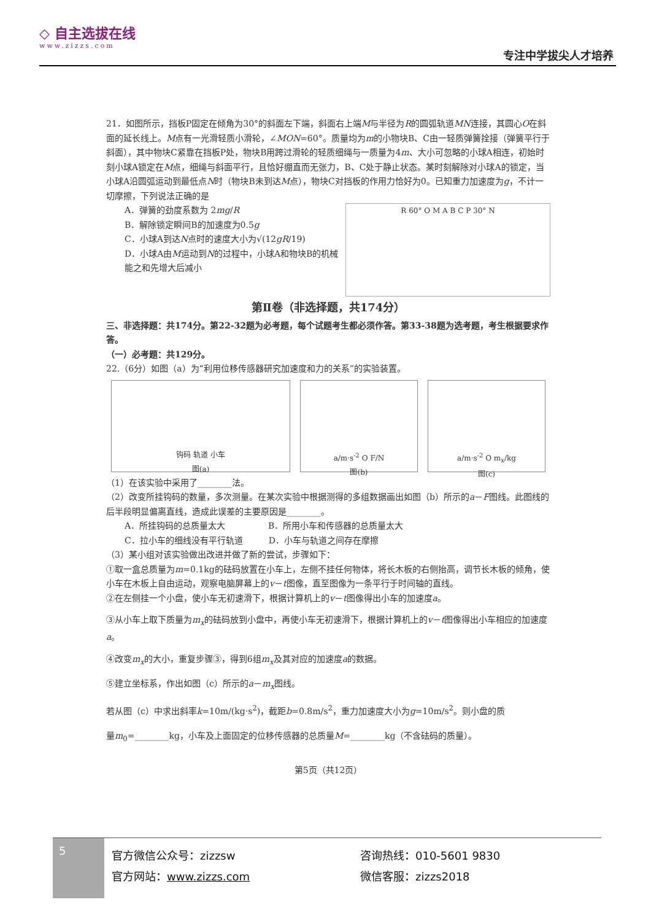◇ 自主选拔在线
www.zizzs.com
专注中学拔尖人才培养
21．如图所示，挡板P固定在倾角为30°的斜面左下端，斜面右上端M与半径为R的圆弧轨道MN连接，其圆心O在斜面的延长线上。M点有一光滑轻质小滑轮，∠MON=60°。质量均为m的小物块B、C由一轻质弹簧拴接（弹簧平行于斜面），其中物块C紧靠在挡板P处，物块B用跨过滑轮的轻质细绳与一质量为4m、大小可忽略的小球A相连，初始时刻小球A锁定在M点，细绳与斜面平行，且恰好绷直而无张力，B、C处于静止状态。某时刻解除对小球A的锁定，当小球A沿圆弧运动到最低点N时（物块B未到达M点），物块C对挡板的作用力恰好为0。已知重力加速度为g，不计一切摩擦，下列说法正确的是
A．弹簧的劲度系数为 2mg/R
B．解除锁定瞬间B的加速度为0.5g
C．小球A到达N点时的速度大小为√(12gR/19)
D．小球A由M运动到N的过程中，小球A和物块B的机械能之和先增大后减小
R 60° O M A B C P 30° N
第Ⅱ卷（非选择题，共174分）
三、非选择题：共174分。第22-32题为必考题，每个试题考生都必须作答。第33-38题为选考题，考生根据要求作答。
（一）必考题：共129分。
22.（6分）如图（a）为“利用位移传感器研究加速度和力的关系”的实验装置。
钩码 轨道 小车
图(a)
a/m·s<sup>-2</sup> O F/N
图(b)
a/m·s<sup>-2</sup> O m<sub>x</sub>/kg
图(c)
（1）在该实验中采用了________法。
（2）改变所挂钩码的数量，多次测量。在某次实验中根据测得的多组数据画出如图（b）所示的a－F图线。此图线的后半段明显偏离直线，造成此误差的主要原因是________。
A．所挂钩码的总质量太大　　　　　B．所用小车和传感器的总质量太大
C．拉小车的细线没有平行轨道　　　D．小车与轨道之间存在摩擦
（3）某小组对该实验做出改进并做了新的尝试，步骤如下：
①取一盒总质量为m=0.1kg的砝码放置在小车上，左侧不挂任何物体，将长木板的右侧抬高，调节长木板的倾角，使小车在木板上自由运动，观察电脑屏幕上的v－t图像，直至图像为一条平行于时间轴的直线。
②在左侧挂一个小盘，使小车无初速滑下，根据计算机上的v－t图像得出小车的加速度a。
③从小车上取下质量为m<sub>x</sub>的砝码放到小盘中，再使小车无初速滑下，根据计算机上的v－t图像得出小车相应的加速度a。
④改变m<sub>x</sub>的大小，重复步骤③，得到6组m<sub>x</sub>及其对应的加速度a的数据。
⑤建立坐标系，作出如图（c）所示的a－m<sub>x</sub>图线。
若从图（c）中求出斜率k=10m/(kg·s<sup>2</sup>)，截距b=0.8m/s<sup>2</sup>，重力加速度大小为g=10m/s<sup>2</sup>。则小盘的质
量m<sub>0</sub>=________kg，小车及上面固定的位移传感器的总质量M=________kg（不含砝码的质量）。
第5页（共12页）
5
官方微信公众号：zizzsw
官方网站：www.zizzs.com
咨询热线：010-5601 9830
微信客服：zizzs2018